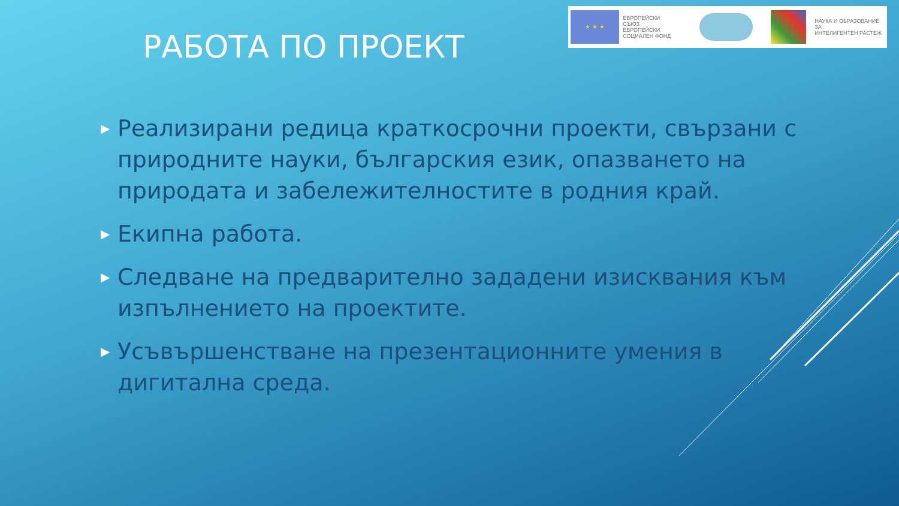★ ★ ★
ЕВРОПЕЙСКИ СЪЮЗ
ЕВРОПЕЙСКИ
СОЦИАЛЕН ФОНД
НАУКА И ОБРАЗОВАНИЕ ЗА
ИНТЕЛИГЕНТЕН РАСТЕЖ
РАБОТА ПО ПРОЕКТ
▶ Реализирани редица краткосрочни проекти, свързани с природните науки, българския език, опазването на природата и забележителностите в родния край.
▶ Екипна работа.
▶ Следване на предварително зададени изисквания към изпълнението на проектите.
▶ Усъвършенстване на презентационните умения в дигитална среда.